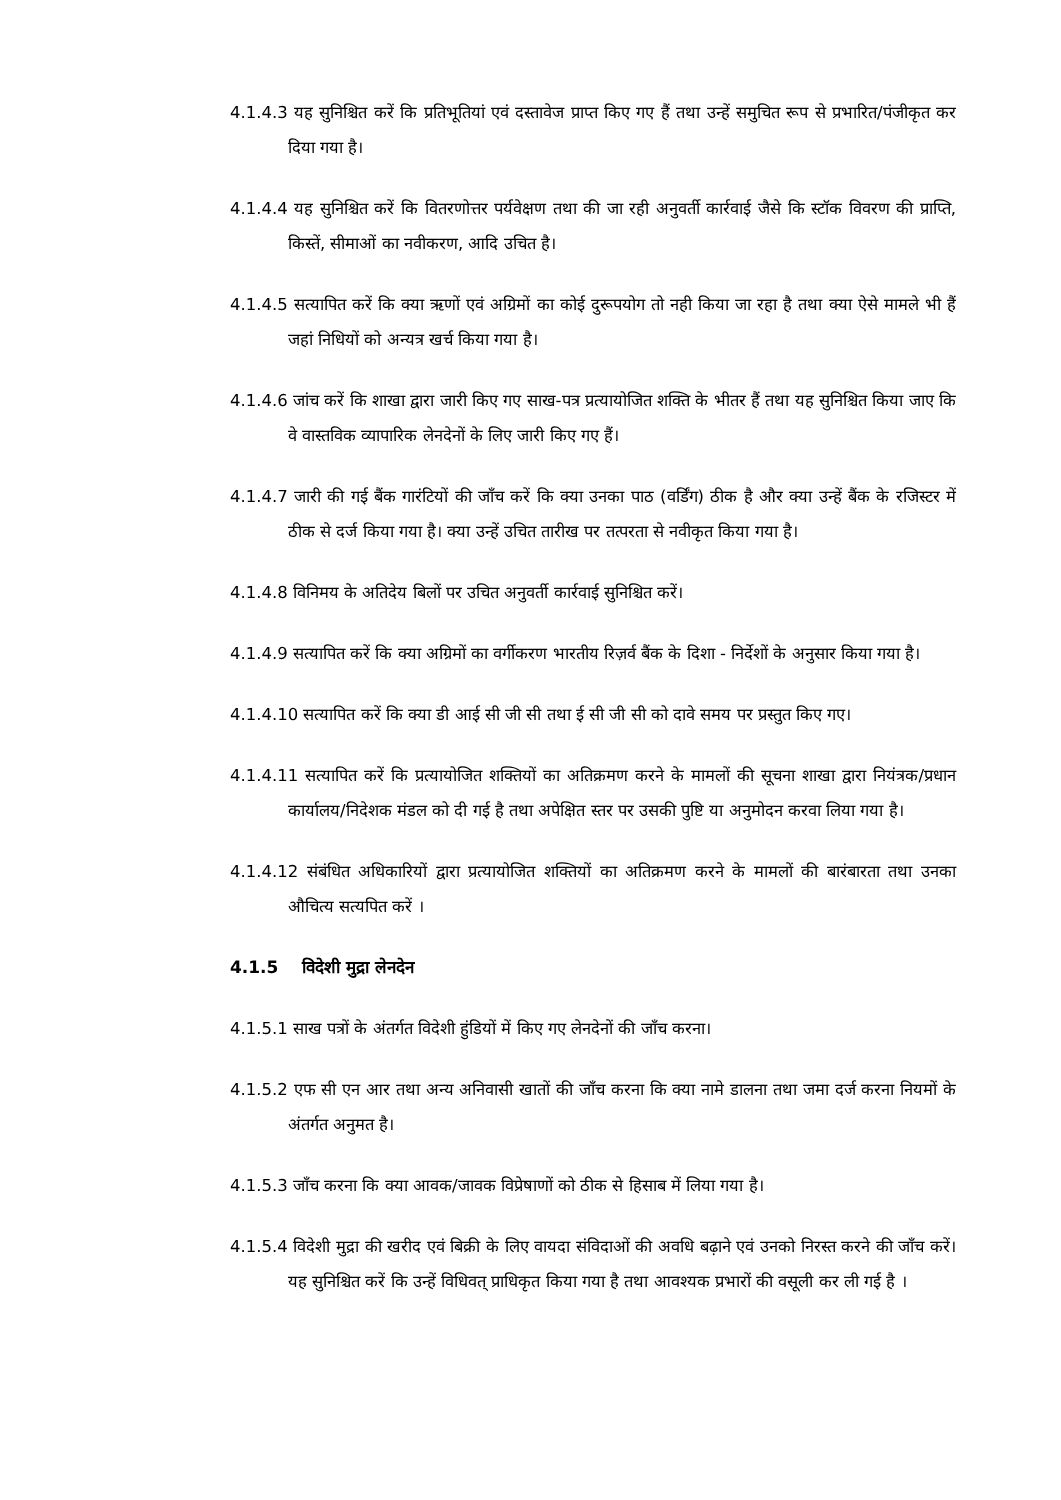4.1.4.3 यह सुनिश्चित करें कि प्रतिभूतियां एवं दस्तावेज प्राप्त किए गए हैं तथा उन्हें समुचित रूप से प्रभारित/पंजीकृत कर दिया गया है।
4.1.4.4 यह सुनिश्चित करें कि वितरणोत्तर पर्यवेक्षण तथा की जा रही अनुवर्ती कार्रवाई जैसे कि स्टॉक विवरण की प्राप्ति, किस्तें, सीमाओं का नवीकरण, आदि उचित है।
4.1.4.5 सत्यापित करें कि क्या ऋणों एवं अग्रिमों का कोई दुरूपयोग तो नही किया जा रहा है तथा क्या ऐसे मामले भी हैं जहां निधियों को अन्यत्र खर्च किया गया है।
4.1.4.6 जांच करें कि शाखा द्वारा जारी किए गए साख-पत्र प्रत्यायोजित शक्ति के भीतर हैं तथा यह सुनिश्चित किया जाए कि वे वास्तविक व्यापारिक लेनदेनों के लिए जारी किए गए हैं।
4.1.4.7 जारी की गई बैंक गारंटियों की जाँच करें कि क्या उनका पाठ (वर्डिंग) ठीक है और क्या उन्हें बैंक के रजिस्टर में ठीक से दर्ज किया गया है। क्या उन्हें उचित तारीख पर तत्परता से नवीकृत किया गया है।
4.1.4.8 विनिमय के अतिदेय बिलों पर उचित अनुवर्ती कार्रवाई सुनिश्चित करें।
4.1.4.9 सत्यापित करें कि क्या अग्रिमों का वर्गीकरण भारतीय रिज़र्व बैंक के दिशा - निर्देशों के अनुसार किया गया है।
4.1.4.10 सत्यापित करें कि क्या डी आई सी जी सी तथा ई सी जी सी को दावे समय पर प्रस्तुत किए गए।
4.1.4.11 सत्यापित करें कि प्रत्यायोजित शक्तियों का अतिक्रमण करने के मामलों की सूचना शाखा द्वारा नियंत्रक/प्रधान कार्यालय/निदेशक मंडल को दी गई है तथा अपेक्षित स्तर पर उसकी पुष्टि या अनुमोदन करवा लिया गया है।
4.1.4.12 संबंधित अधिकारियों द्वारा प्रत्यायोजित शक्तियों का अतिक्रमण करने के मामलों की बारंबारता तथा उनका औचित्य सत्यपित करें ।
4.1.5 विदेशी मुद्रा लेनदेन
4.1.5.1 साख पत्रों के अंतर्गत विदेशी हुंडियों में किए गए लेनदेनों की जाँच करना।
4.1.5.2 एफ सी एन आर तथा अन्य अनिवासी खातों की जाँच करना कि क्या नामे डालना तथा जमा दर्ज करना नियमों के अंतर्गत अनुमत है।
4.1.5.3 जाँच करना कि क्या आवक/जावक विप्रेषाणों को ठीक से हिसाब में लिया गया है।
4.1.5.4 विदेशी मुद्रा की खरीद एवं बिक्री के लिए वायदा संविदाओं की अवधि बढ़ाने एवं उनको निरस्त करने की जाँच करें। यह सुनिश्चित करें कि उन्हें विधिवत् प्राधिकृत किया गया है तथा आवश्यक प्रभारों की वसूली कर ली गई है ।